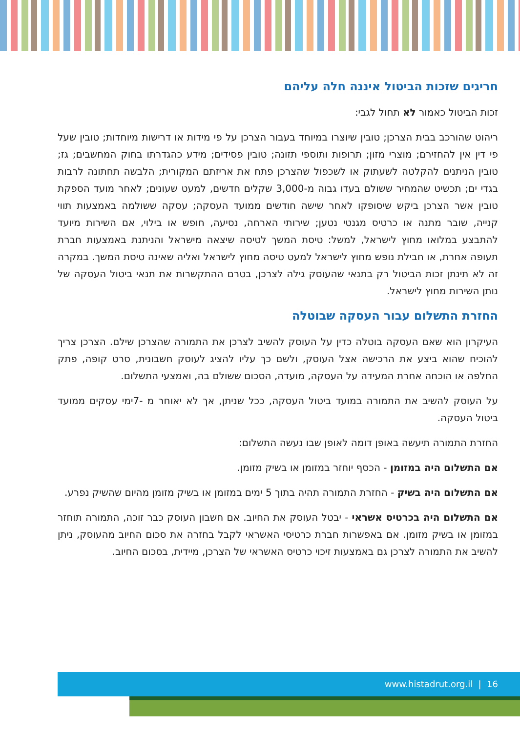חריגים שזכות הביטול איננה חלה עליהם
זכות הביטול כאמור לא תחול לגבי:
ריהוט שהורכב בבית הצרכן; טובין שיוצרו במיוחד בעבור הצרכן על פי מידות או דרישות מיוחדות; טובין שעל פי דין אין להחזירם; מוצרי מזון; תרופות ותוספי תזונה; טובין פסידים; מידע כהגדרתו בחוק המחשבים; גז; טובין הניתנים להקלטה לשעתוק או לשכפול שהצרכן פתח את אריזתם המקורית; הלבשה תחתונה לרבות בגדי ים; תכשיט שהמחיר ששולם בעדו גבוה מ-3,000 שקלים חדשים, למעט שעונים; לאחר מועד הספקת טובין אשר הצרכן ביקש שיסופקו לאחר שישה חודשים ממועד העסקה; עסקה ששולמה באמצעות תווי קנייה, שובר מתנה או כרטיס מגנטי נטען; שירותי הארחה, נסיעה, חופש או בילוי, אם השירות מיועד להתבצע במלואו מחוץ לישראל, למשל: טיסת המשך לטיסה שיצאה מישראל והניתנת באמצעות חברת תעופה אחרת, או חבילת נופש מחוץ לישראל למעט טיסה מחוץ לישראל ואליה שאינה טיסת המשך. במקרה זה לא תינתן זכות הביטול רק בתנאי שהעוסק גילה לצרכן, בטרם ההתקשרות את תנאי ביטול העסקה של נותן השירות מחוץ לישראל.
החזרת התשלום עבור העסקה שבוטלה
העיקרון הוא שאם העסקה בוטלה כדין על העוסק להשיב לצרכן את התמורה שהצרכן שילם. הצרכן צריך להוכיח שהוא ביצע את הרכישה אצל העוסק, ולשם כך עליו להציג לעוסק חשבונית, סרט קופה, פתק החלפה או הוכחה אחרת המעידה על העסקה, מועדה, הסכום ששולם בה, ואמצעי התשלום.
על העוסק להשיב את התמורה במועד ביטול העסקה, ככל שניתן, אך לא יאוחר מ -7ימי עסקים ממועד ביטול העסקה.
החזרת התמורה תיעשה באופן דומה לאופן שבו נעשה התשלום:
אם התשלום היה במזומן - הכסף יוחזר במזומן או בשיק מזומן.
אם התשלום היה בשיק - החזרת התמורה תהיה בתוך 5 ימים במזומן או בשיק מזומן מהיום שהשיק נפרע.
אם התשלום היה בכרטיס אשראי - יבטל העוסק את החיוב. אם חשבון העוסק כבר זוכה, התמורה תוחזר במזומן או בשיק מזומן. אם באפשרות חברת כרטיסי האשראי לקבל בחזרה את סכום החיוב מהעוסק, ניתן להשיב את התמורה לצרכן גם באמצעות זיכוי כרטיס האשראי של הצרכן, מיידית, בסכום החיוב.
www.histadrut.org.il | 16